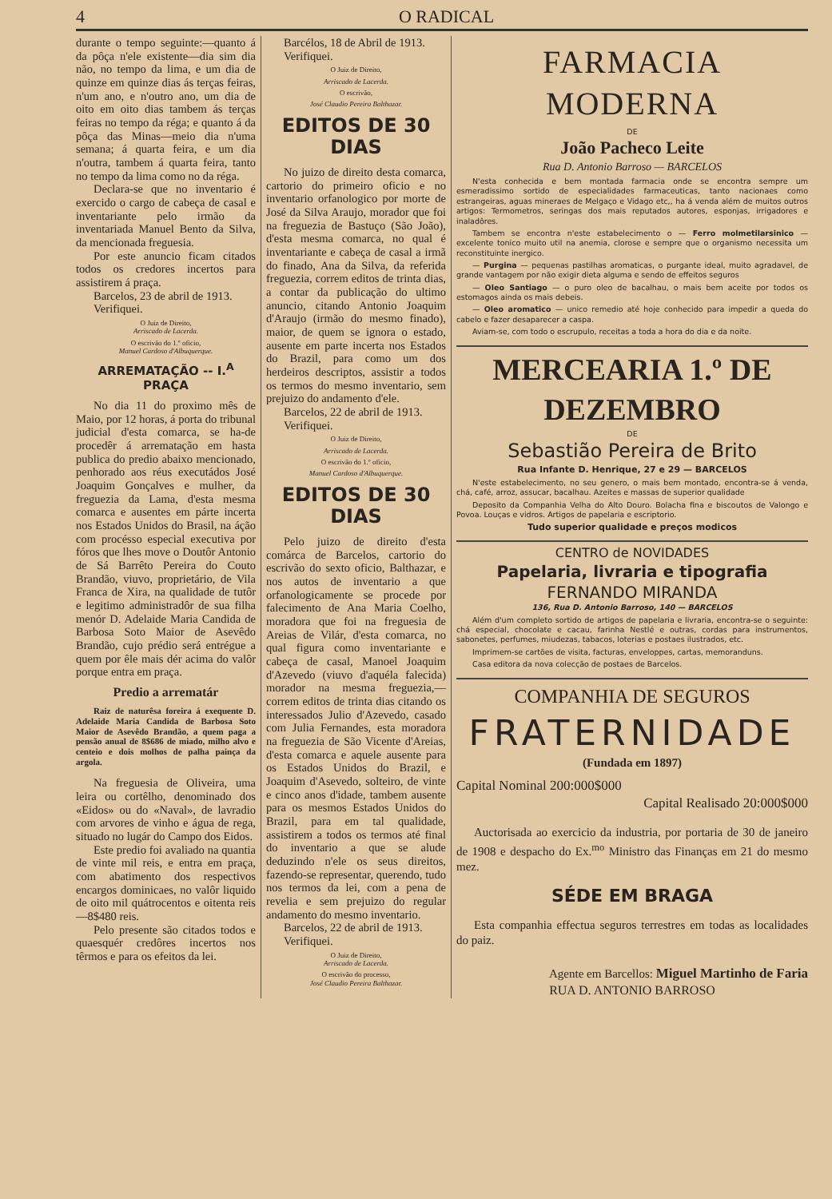4 O RADICAL
durante o tempo seguinte:—quanto á da pôça n'ele existente—dia sim dia não, no tempo da lima, e um dia de quinze em quinze dias ás terças feiras, n'um ano, e n'outro ano, um dia de oito em oito dias tambem ás terças feiras no tempo da réga; e quanto á da pôça das Minas—meio dia n'uma semana; á quarta feira, e um dia n'outra, tambem á quarta feira, tanto no tempo da lima como no da réga.
Declara-se que no inventario é exercido o cargo de cabeça de casal e inventariante pelo irmão da inventariada Manuel Bento da Silva, da mencionada freguesia.
Por este anuncio ficam citados todos os credores incertos para assistirem á praça.
Barcelos, 23 de abril de 1913.
Verifiquei.
O Juiz de Direito,
Arriscado de Lacerda.
O escrivão do 1.º oficio,
Manuel Cardoso d'Albuquerque.
ARREMATAÇÃO -- I.<sup>A</sup> PRAÇA
No dia 11 do proximo mês de Maio, por 12 horas, á porta do tribunal judicial d'esta comarca, se ha-de procedêr á arrematação em hasta publica do predio abaixo mencionado, penhorado aos réus executádos José Joaquim Gonçalves e mulher, da freguezia da Lama, d'esta mesma comarca e ausentes em párte incerta nos Estados Unidos do Brasil, na áção com procésso especial executiva por fóros que lhes move o Doutôr Antonio de Sá Barrêto Pereira do Couto Brandão, viuvo, proprietário, de Vila Franca de Xira, na qualidade de tutôr e legitimo administradôr de sua filha menór D. Adelaide Maria Candida de Barbosa Soto Maior de Asevêdo Brandão, cujo prédio será entrégue a quem por êle mais dér acima do valôr porque entra em praça.
Predio a arrematár
Raiz de naturêsa foreira á exequente D. Adelaide Maria Candida de Barbosa Soto Maior de Asevêdo Brandão, a quem paga a pensão anual de 8$686 de miado, milho alvo e centeio e dois molhos de palha painça da argola.
Na freguesia de Oliveira, uma leira ou cortêlho, denominado dos «Eidos» ou do «Naval», de lavradio com arvores de vinho e água de rega, situado no lugár do Campo dos Eidos.
Este predio foi avaliado na quantia de vinte mil reis, e entra em praça, com abatimento dos respectivos encargos dominicaes, no valôr liquido de oito mil quátrocentos e oitenta reis—8$480 reis.
Pelo presente são citados todos e quaesquér credôres incertos nos têrmos e para os efeitos da lei.
Barcélos, 18 de Abril de 1913.
Verifiquei.
O Juiz de Direito,
Arriscado de Lacerda.
O escrivão,
José Claudio Pereira Balthazar.
EDITOS DE 30 DIAS
No juizo de direito desta comarca, cartorio do primeiro oficio e no inventario orfanologico por morte de José da Silva Araujo, morador que foi na freguezia de Bastuço (São João), d'esta mesma comarca, no qual é inventariante e cabeça de casal a irmã do finado, Ana da Silva, da referida freguezia, correm editos de trinta dias, a contar da publicação do ultimo anuncio, citando Antonio Joaquim d'Araujo (irmão do mesmo finado), maior, de quem se ignora o estado, ausente em parte incerta nos Estados do Brazil, para como um dos herdeiros descriptos, assistir a todos os termos do mesmo inventario, sem prejuizo do andamento d'ele.
Barcelos, 22 de abril de 1913.
Verifiquei.
O Juiz de Direito,
Arriscado de Lacerda.
O escrivão do 1.º oficio,
Manuel Cardoso d'Albuquerque.
EDITOS DE 30 DIAS
Pelo juizo de direito d'esta comárca de Barcelos, cartorio do escrivão do sexto oficio, Balthazar, e nos autos de inventario a que orfanologicamente se procede por falecimento de Ana Maria Coelho, moradora que foi na freguesia de Areias de Vilár, d'esta comarca, no qual figura como inventariante e cabeça de casal, Manoel Joaquim d'Azevedo (viuvo d'aquéla falecida) morador na mesma freguezia,—correm editos de trinta dias citando os interessados Julio d'Azevedo, casado com Julia Fernandes, esta moradora na freguezia de São Vicente d'Areias, d'esta comarca e aquele ausente para os Estados Unidos do Brazil, e Joaquim d'Asevedo, solteiro, de vinte e cinco anos d'idade, tambem ausente para os mesmos Estados Unidos do Brazil, para em tal qualidade, assistirem a todos os termos até final do inventario a que se alude deduzindo n'ele os seus direitos, fazendo-se representar, querendo, tudo nos termos da lei, com a pena de revelia e sem prejuizo do regular andamento do mesmo inventario.
Barcelos, 22 de abril de 1913.
Verifiquei.
O Juiz de Direito,
Arriscado de Lacerda.
O escrivão do processo,
José Claudio Pereira Balthazar.
FARMACIA MODERNA
DE
João Pacheco Leite
Rua D. Antonio Barroso — BARCELOS
N'esta conhecida e bem montada farmacia onde se encontra sempre um esmeradissimo sortido de especialidades farmaceuticas, tanto nacionaes como estrangeiras, aguas mineraes de Melgaço e Vidago etc,, ha á venda além de muitos outros artigos: Termometros, seringas dos mais reputados autores, esponjas, irrigadores e inaladôres.
Tambem se encontra n'este estabelecimento o — Ferro molmetilarsinico — excelente tonico muito util na anemia, clorose e sempre que o organismo necessita um reconstituinte inergico.
— Purgina — pequenas pastilhas aromaticas, o purgante ideal, muito agradavel, de grande vantagem por não exigir dieta alguma e sendo de effeitos seguros
— Oleo Santiago — o puro oleo de bacalhau, o mais bem aceite por todos os estomagos ainda os mais debeis.
— Oleo aromatico — unico remedio até hoje conhecido para impedir a queda do cabelo e fazer desaparecer a caspa.
Aviam-se, com todo o escrupulo, receitas a toda a hora do dia e da noite.
MERCEARIA 1.º DE DEZEMBRO
DE
Sebastião Pereira de Brito
Rua Infante D. Henrique, 27 e 29 — BARCELOS
N'este estabelecimento, no seu genero, o mais bem montado, encontra-se á venda, chá, café, arroz, assucar, bacalhau. Azeites e massas de superior qualidade
Deposito da Companhia Velha do Alto Douro. Bolacha fina e biscoutos de Valongo e Povoa. Louças e vidros. Artigos de papelaria e escriptorio.
Tudo superior qualidade e preços modicos
CENTRO de NOVIDADES
Papelaria, livraria e tipografia
FERNANDO MIRANDA
136, Rua D. Antonio Barroso, 140 — BARCELOS
Além d'um completo sortido de artigos de papelaria e livraria, encontra-se o seguinte: chá especial, chocolate e cacau, farinha Nestlé e outras, cordas para instrumentos, sabonetes, perfumes, miudezas, tabacos, loterias e postaes ilustrados, etc.
Imprimem-se cartões de visita, facturas, enveloppes, cartas, memoranduns.
Casa editora da nova colecção de postaes de Barcelos.
COMPANHIA DE SEGUROS
FRATERNIDADE
(Fundada em 1897)
Capital Nominal 200:000$000
Capital Realisado 20:000$000
Auctorisada ao exercicio da industria, por portaria de 30 de janeiro de 1908 e despacho do Ex.<sup>mo</sup> Ministro das Finanças em 21 do mesmo mez.
SÉDE EM BRAGA
Esta companhia effectua seguros terrestres em todas as localidades do paiz.
Agente em Barcellos: Miguel Martinho de Faria
RUA D. ANTONIO BARROSO